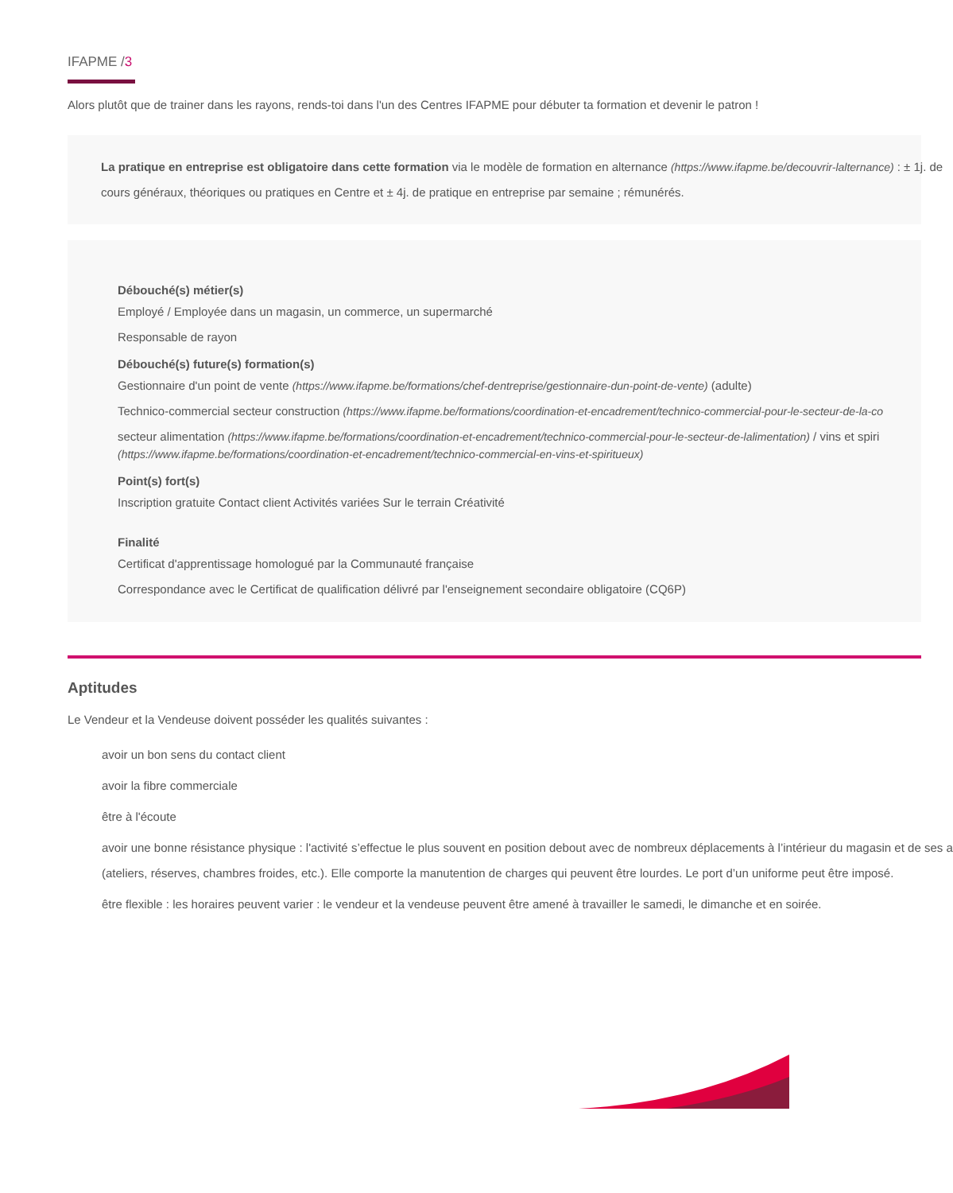IFAPME /3
Alors plutôt que de trainer dans les rayons, rends-toi dans l'un des Centres IFAPME pour débuter ta formation et devenir le patron !
La pratique en entreprise est obligatoire dans cette formation via le modèle de formation en alternance (https://www.ifapme.be/decouvrir-lalternance) : ± 1j. de
cours généraux, théoriques ou pratiques en Centre et ± 4j. de pratique en entreprise par semaine ; rémunérés.
Débouché(s) métier(s)
Employé / Employée dans un magasin, un commerce, un supermarché
Responsable de rayon
Débouché(s) future(s) formation(s)
Gestionnaire d'un point de vente (https://www.ifapme.be/formations/chef-dentreprise/gestionnaire-dun-point-de-vente) (adulte)
Technico-commercial secteur construction (https://www.ifapme.be/formations/coordination-et-encadrement/technico-commercial-pour-le-secteur-de-la-co
secteur alimentation (https://www.ifapme.be/formations/coordination-et-encadrement/technico-commercial-pour-le-secteur-de-lalimentation) / vins et spiri
(https://www.ifapme.be/formations/coordination-et-encadrement/technico-commercial-en-vins-et-spiritueux)
Point(s) fort(s)
Inscription gratuite Contact client Activités variées Sur le terrain Créativité
Finalité
Certificat d'apprentissage homologué par la Communauté française
Correspondance avec le Certificat de qualification délivré par l'enseignement secondaire obligatoire (CQ6P)
Aptitudes
Le Vendeur et la Vendeuse doivent posséder les qualités suivantes :
avoir un bon sens du contact client
avoir la fibre commerciale
être à l'écoute
avoir une bonne résistance physique : l'activité s’effectue le plus souvent en position debout avec de nombreux déplacements à l’intérieur du magasin et de ses a
(ateliers, réserves, chambres froides, etc.). Elle comporte la manutention de charges qui peuvent être lourdes. Le port d’un uniforme peut être imposé.
être flexible : les horaires peuvent varier : le vendeur et la vendeuse peuvent être amené à travailler le samedi, le dimanche et en soirée.